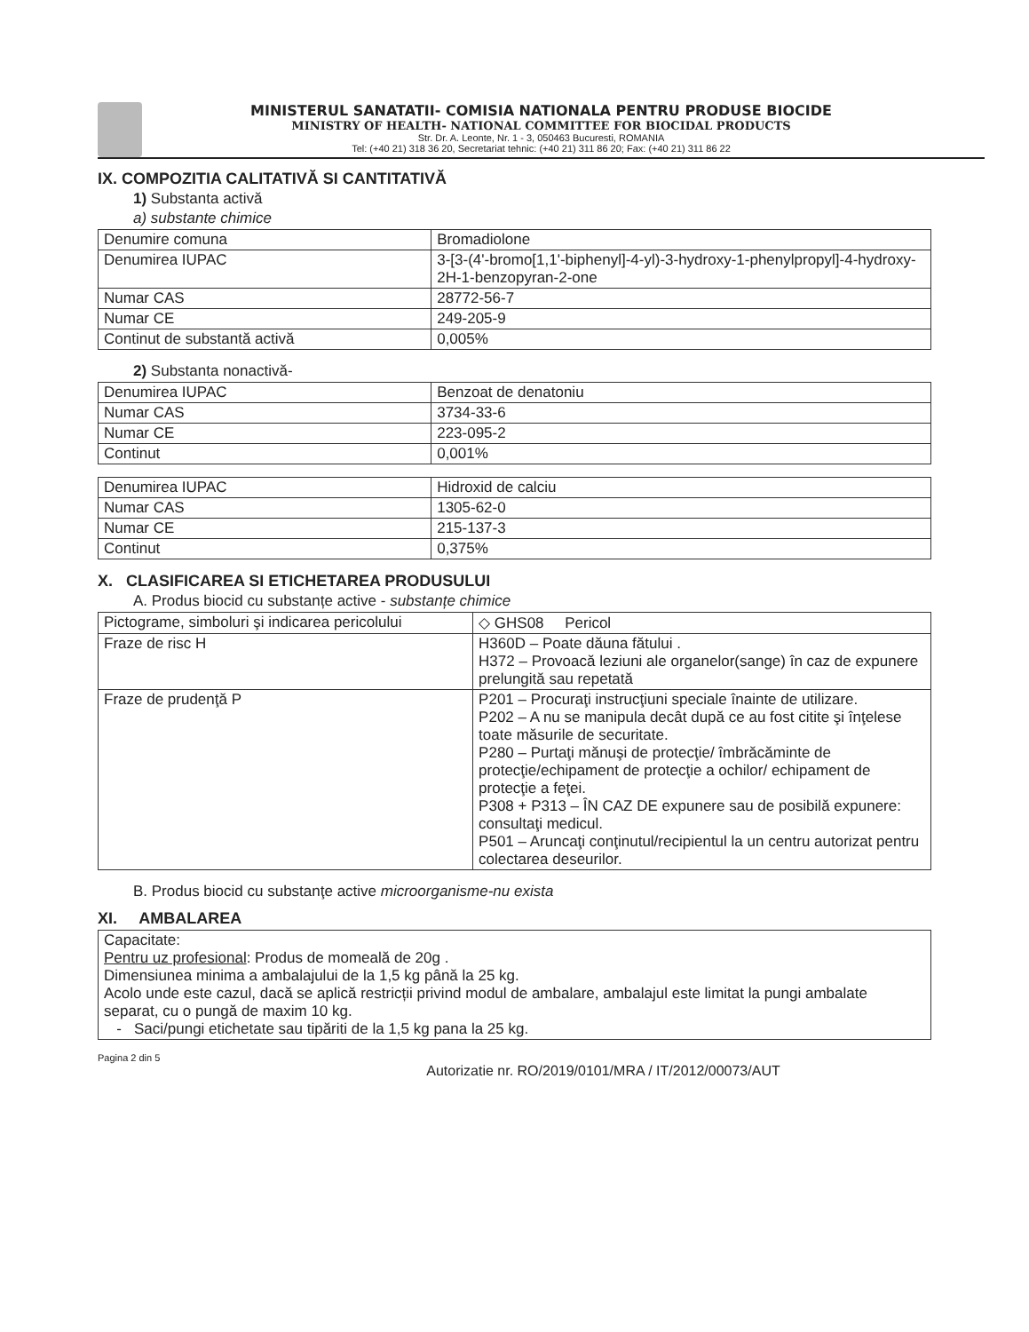MINISTERUL SANATATII- COMISIA NATIONALA PENTRU PRODUSE BIOCIDE
MINISTRY OF HEALTH- NATIONAL COMMITTEE FOR BIOCIDAL PRODUCTS
Str. Dr. A. Leonte, Nr. 1 - 3, 050463 Bucuresti, ROMANIA
Tel: (+40 21) 318 36 20, Secretariat tehnic: (+40 21) 311 86 20; Fax: (+40 21) 311 86 22
IX. COMPOZITIA CALITATIVĂ SI CANTITATIVĂ
1) Substanta activă
a) substante chimice
| Denumire comuna | Bromadiolone |
| Denumirea IUPAC | 3-[3-(4'-bromo[1,1'-biphenyl]-4-yl)-3-hydroxy-1-phenylpropyl]-4-hydroxy-2H-1-benzopyran-2-one |
| Numar CAS | 28772-56-7 |
| Numar CE | 249-205-9 |
| Continut de substantă activă | 0,005% |
2) Substanta nonactivă-
| Denumirea IUPAC | Benzoat de denatoniu |
| Numar CAS | 3734-33-6 |
| Numar CE | 223-095-2 |
| Continut | 0,001% |
| Denumirea IUPAC | Hidroxid de calciu |
| Numar CAS | 1305-62-0 |
| Numar CE | 215-137-3 |
| Continut | 0,375% |
X. CLASIFICAREA SI ETICHETAREA PRODUSULUI
A. Produs biocid cu substanțe active - substanțe chimice
| Pictograme, simboluri şi indicarea pericolului | ◇ GHS08 Pericol |
| Fraze de risc H | H360D – Poate dăuna fătului . H372 – Provoacă leziuni ale organelor(sange) în caz de expunere prelungită sau repetată |
| Fraze de prudenţă P | P201 – Procuraţi instrucţiuni speciale înainte de utilizare. P202 – A nu se manipula decât după ce au fost citite şi înţelese toate măsurile de securitate. P280 – Purtaţi mănuşi de protecţie/ îmbrăcăminte de protecţie/echipament de protecţie a ochilor/ echipament de protecţie a feţei. P308 + P313 – ÎN CAZ DE expunere sau de posibilă expunere: consultaţi medicul. P501 – Aruncaţi conţinutul/recipientul la un centru autorizat pentru colectarea deseurilor. |
B. Produs biocid cu substanţe active microorganisme-nu exista
XI. AMBALAREA
| Capacitate: Pentru uz profesional : Produs de momeală de 20g . Dimensiunea minima a ambalajului de la 1,5 kg până la 25 kg. Acolo unde este cazul, dacă se aplică restricții privind modul de ambalare, ambalajul este limitat la pungi ambalate separat, cu o pungă de maxim 10 kg. - Saci/pungi etichetate sau tipăriti de la 1,5 kg pana la 25 kg. |
Pagina 2 din 5
Autorizatie nr. RO/2019/0101/MRA / IT/2012/00073/AUT